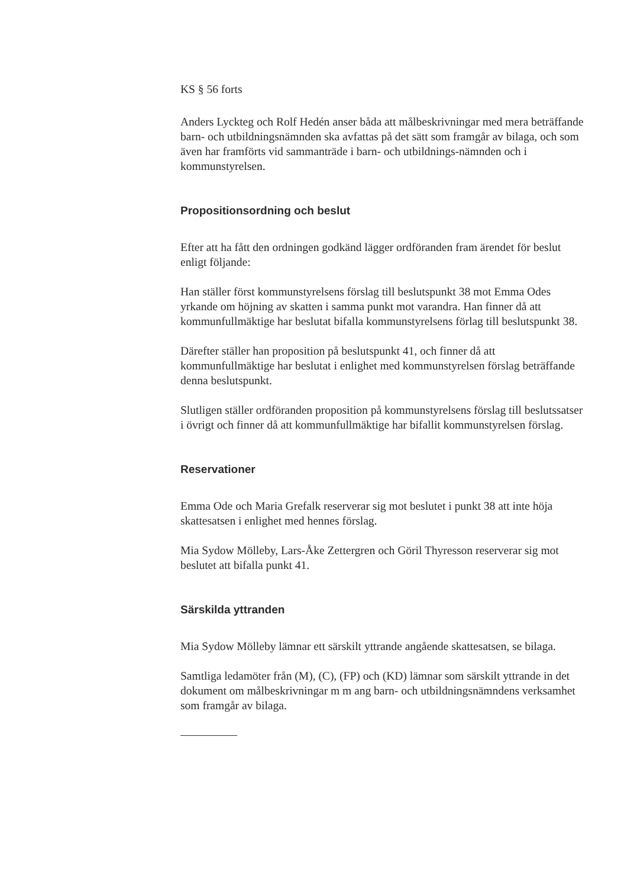KS § 56 forts
Anders Lyckteg och Rolf Hedén anser båda att målbeskrivningar med mera beträffande barn- och utbildningsnämnden ska avfattas på det sätt som framgår av bilaga, och som även har framförts vid sammanträde i barn- och utbildnings-nämnden och i kommunstyrelsen.
Propositionsordning och beslut
Efter att ha fått den ordningen godkänd lägger ordföranden fram ärendet för beslut enligt följande:
Han ställer först kommunstyrelsens förslag till beslutspunkt 38 mot Emma Odes yrkande om höjning av skatten i samma punkt mot varandra. Han finner då att kommunfullmäktige har beslutat bifalla kommunstyrelsens förlag till beslutspunkt 38.
Därefter ställer han proposition på beslutspunkt 41, och finner då att kommunfullmäktige har beslutat i enlighet med kommunstyrelsen förslag beträffande denna beslutspunkt.
Slutligen ställer ordföranden proposition på kommunstyrelsens förslag till beslutssatser i övrigt och finner då att kommunfullmäktige har bifallit kommunstyrelsen förslag.
Reservationer
Emma Ode och Maria Grefalk reserverar sig mot beslutet i punkt 38 att inte höja skattesatsen i enlighet med hennes förslag.
Mia Sydow Mölleby, Lars-Åke Zettergren och Göril Thyresson reserverar sig mot beslutet att bifalla punkt 41.
Särskilda yttranden
Mia Sydow Mölleby lämnar ett särskilt yttrande angående skattesatsen, se bilaga.
Samtliga ledamöter från (M), (C), (FP) och (KD) lämnar som särskilt yttrande in det dokument om målbeskrivningar m m ang barn- och utbildningsnämndens verksamhet som framgår av bilaga.